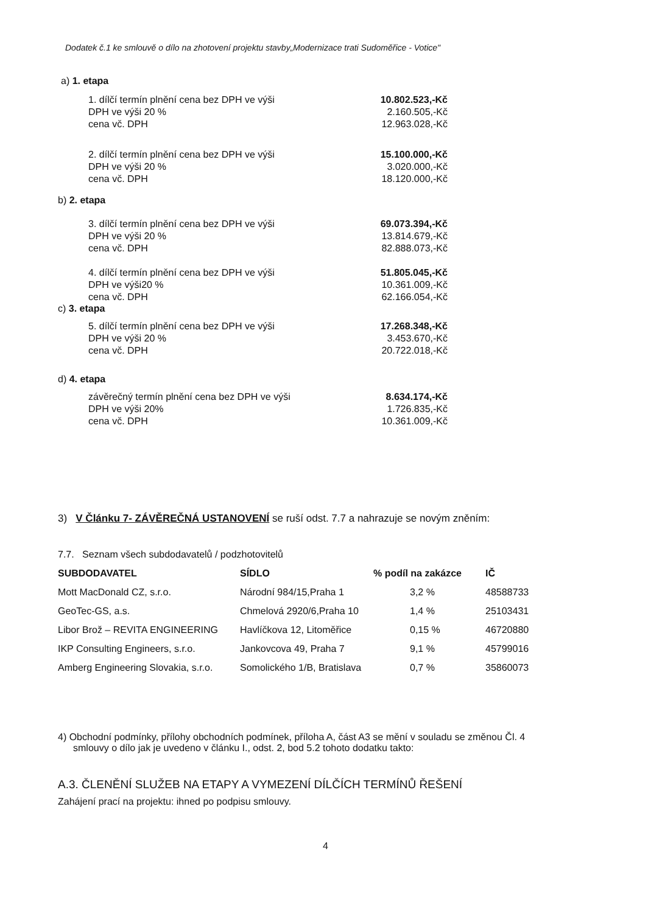Dodatek č.1 ke smlouvě o dílo na zhotovení projektu stavby„Modernizace trati Sudoměřice - Votice"
a) 1. etapa
| 1. dílčí termín plnění cena bez DPH ve výši | 10.802.523,-Kč |
| DPH ve výši 20 % | 2.160.505,-Kč |
| cena vč. DPH | 12.963.028,-Kč |
| 2. dílčí termín plnění cena bez DPH ve výši | 15.100.000,-Kč |
| DPH ve výši 20 % | 3.020.000,-Kč |
| cena vč. DPH | 18.120.000,-Kč |
b) 2. etapa
| 3. dílčí termín plnění cena bez DPH ve výši | 69.073.394,-Kč |
| DPH ve výši 20 % | 13.814.679,-Kč |
| cena vč. DPH | 82.888.073,-Kč |
| 4. dílčí termín plnění cena bez DPH ve výši | 51.805.045,-Kč |
| DPH ve výši20 % | 10.361.009,-Kč |
| cena vč. DPH | 62.166.054,-Kč |
c) 3. etapa
| 5. dílčí termín plnění cena bez DPH ve výši | 17.268.348,-Kč |
| DPH ve výši 20 % | 3.453.670,-Kč |
| cena vč. DPH | 20.722.018,-Kč |
d) 4. etapa
| závěrečný termín plnění cena bez DPH ve výši | 8.634.174,-Kč |
| DPH ve výši 20% | 1.726.835,-Kč |
| cena vč. DPH | 10.361.009,-Kč |
3) V Článku 7- ZÁVĚREČNÁ USTANOVENÍ se ruší odst. 7.7 a nahrazuje se novým zněním:
7.7. Seznam všech subdodavatelů / podzhotovitelů
| SUBDODAVATEL | SÍDLO | % podíl na zakázce | IČ |
| --- | --- | --- | --- |
| Mott MacDonald CZ, s.r.o. | Národní 984/15,Praha 1 | 3,2 % | 48588733 |
| GeoTec-GS, a.s. | Chmelová 2920/6,Praha 10 | 1,4 % | 25103431 |
| Libor Brož – REVITA ENGINEERING | Havlíčkova 12, Litoměřice | 0,15 % | 46720880 |
| IKP Consulting Engineers, s.r.o. | Jankovcova 49, Praha 7 | 9,1 % | 45799016 |
| Amberg Engineering Slovakia, s.r.o. | Somolického 1/B, Bratislava | 0,7 % | 35860073 |
4) Obchodní podmínky, přílohy obchodních podmínek, příloha A, část A3 se mění v souladu se změnou Čl. 4 smlouvy o dílo jak je uvedeno v článku I., odst. 2, bod 5.2 tohoto dodatku takto:
A.3. ČLENĚNÍ SLUŽEB NA ETAPY A VYMEZENÍ DÍLČÍCH TERMÍNŮ ŘEŠENÍ
Zahájení prací na projektu: ihned po podpisu smlouvy.
4